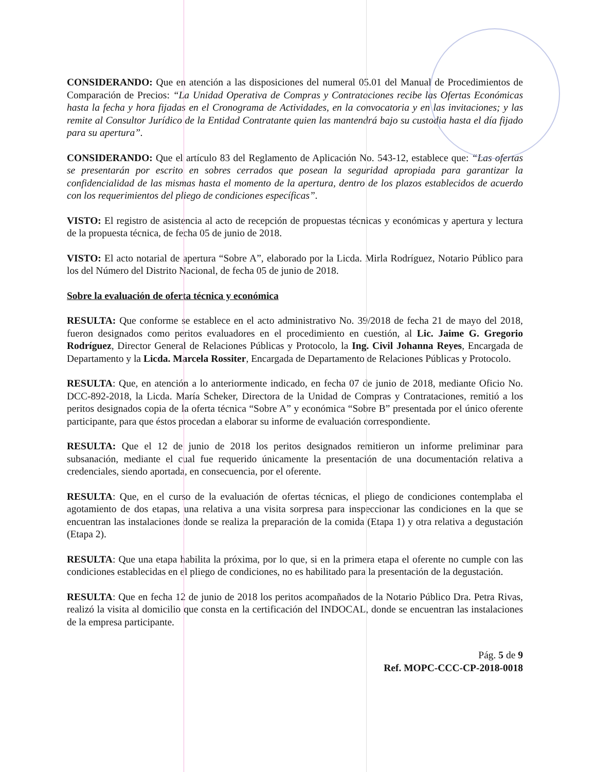CONSIDERANDO: Que en atención a las disposiciones del numeral 05.01 del Manual de Procedimientos de Comparación de Precios: “La Unidad Operativa de Compras y Contrataciones recibe las Ofertas Económicas hasta la fecha y hora fijadas en el Cronograma de Actividades, en la convocatoria y en las invitaciones; y las remite al Consultor Jurídico de la Entidad Contratante quien las mantendrá bajo su custodia hasta el día fijado para su apertura”.
CONSIDERANDO: Que el artículo 83 del Reglamento de Aplicación No. 543-12, establece que: “Las ofertas se presentarán por escrito en sobres cerrados que posean la seguridad apropiada para garantizar la confidencialidad de las mismas hasta el momento de la apertura, dentro de los plazos establecidos de acuerdo con los requerimientos del pliego de condiciones específicas”.
VISTO: El registro de asistencia al acto de recepción de propuestas técnicas y económicas y apertura y lectura de la propuesta técnica, de fecha 05 de junio de 2018.
VISTO: El acto notarial de apertura “Sobre A”, elaborado por la Licda. Mirla Rodríguez, Notario Público para los del Número del Distrito Nacional, de fecha 05 de junio de 2018.
Sobre la evaluación de oferta técnica y económica
RESULTA: Que conforme se establece en el acto administrativo No. 39/2018 de fecha 21 de mayo del 2018, fueron designados como peritos evaluadores en el procedimiento en cuestión, al Lic. Jaime G. Gregorio Rodríguez, Director General de Relaciones Públicas y Protocolo, la Ing. Civil Johanna Reyes, Encargada de Departamento y la Licda. Marcela Rossiter, Encargada de Departamento de Relaciones Públicas y Protocolo.
RESULTA: Que, en atención a lo anteriormente indicado, en fecha 07 de junio de 2018, mediante Oficio No. DCC-892-2018, la Licda. María Scheker, Directora de la Unidad de Compras y Contrataciones, remitió a los peritos designados copia de la oferta técnica “Sobre A” y económica “Sobre B” presentada por el único oferente participante, para que éstos procedan a elaborar su informe de evaluación correspondiente.
RESULTA: Que el 12 de junio de 2018 los peritos designados remitieron un informe preliminar para subsanación, mediante el cual fue requerido únicamente la presentación de una documentación relativa a credenciales, siendo aportada, en consecuencia, por el oferente.
RESULTA: Que, en el curso de la evaluación de ofertas técnicas, el pliego de condiciones contemplaba el agotamiento de dos etapas, una relativa a una visita sorpresa para inspeccionar las condiciones en la que se encuentran las instalaciones donde se realiza la preparación de la comida (Etapa 1) y otra relativa a degustación (Etapa 2).
RESULTA: Que una etapa habilita la próxima, por lo que, si en la primera etapa el oferente no cumple con las condiciones establecidas en el pliego de condiciones, no es habilitado para la presentación de la degustación.
RESULTA: Que en fecha 12 de junio de 2018 los peritos acompañados de la Notario Público Dra. Petra Rivas, realizó la visita al domicilio que consta en la certificación del INDOCAL, donde se encuentran las instalaciones de la empresa participante.
Pág. 5 de 9
Ref. MOPC-CCC-CP-2018-0018